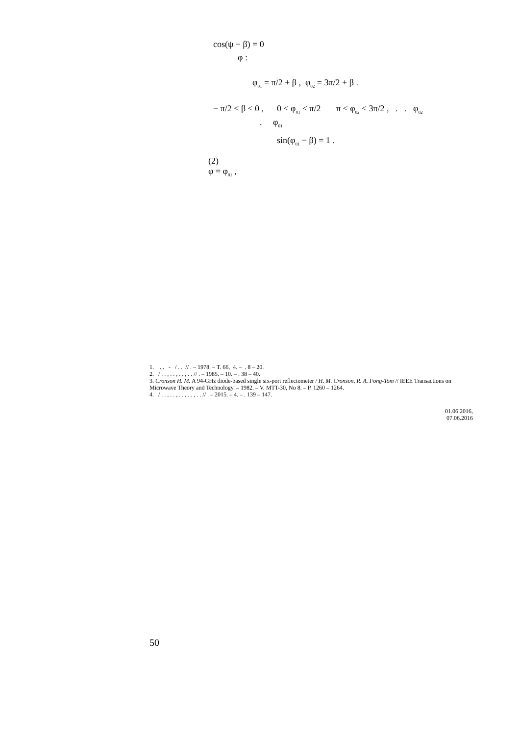cos(ψ − β) = 0
φ :
φ<sub>01</sub> = π/2 + β , φ<sub>02</sub> = 3π/2 + β .
− π/2 < β ≤ 0 , 0 < φ<sub>01</sub> ≤ π/2 π < φ<sub>02</sub> ≤ 3π/2 , . . φ<sub>02</sub>
. φ<sub>01</sub>
sin(φ<sub>01</sub> − β) = 1 .
(2)
φ = φ<sub>01</sub> ,
1. . . - / . . // . – 1978. – T. 66, 4. – . 8 – 20.
2. / . . , . . , . . , . . // . – 1985. – 10. – . 38 – 40.
3. Cronson H. M. A 94-GHz diode-based single six-port reflectometer / H. M. Cronson, R. A. Fong-Tom // IEEE Transactions on Microwave Theory and Technology. – 1982. – V. MTT-30, No 8. – P. 1260 – 1264.
4. / . . , . . , . . , . . , . . // . – 2015. – 4. – . 139 – 147.
01.06.2016,
07.06.2016
50